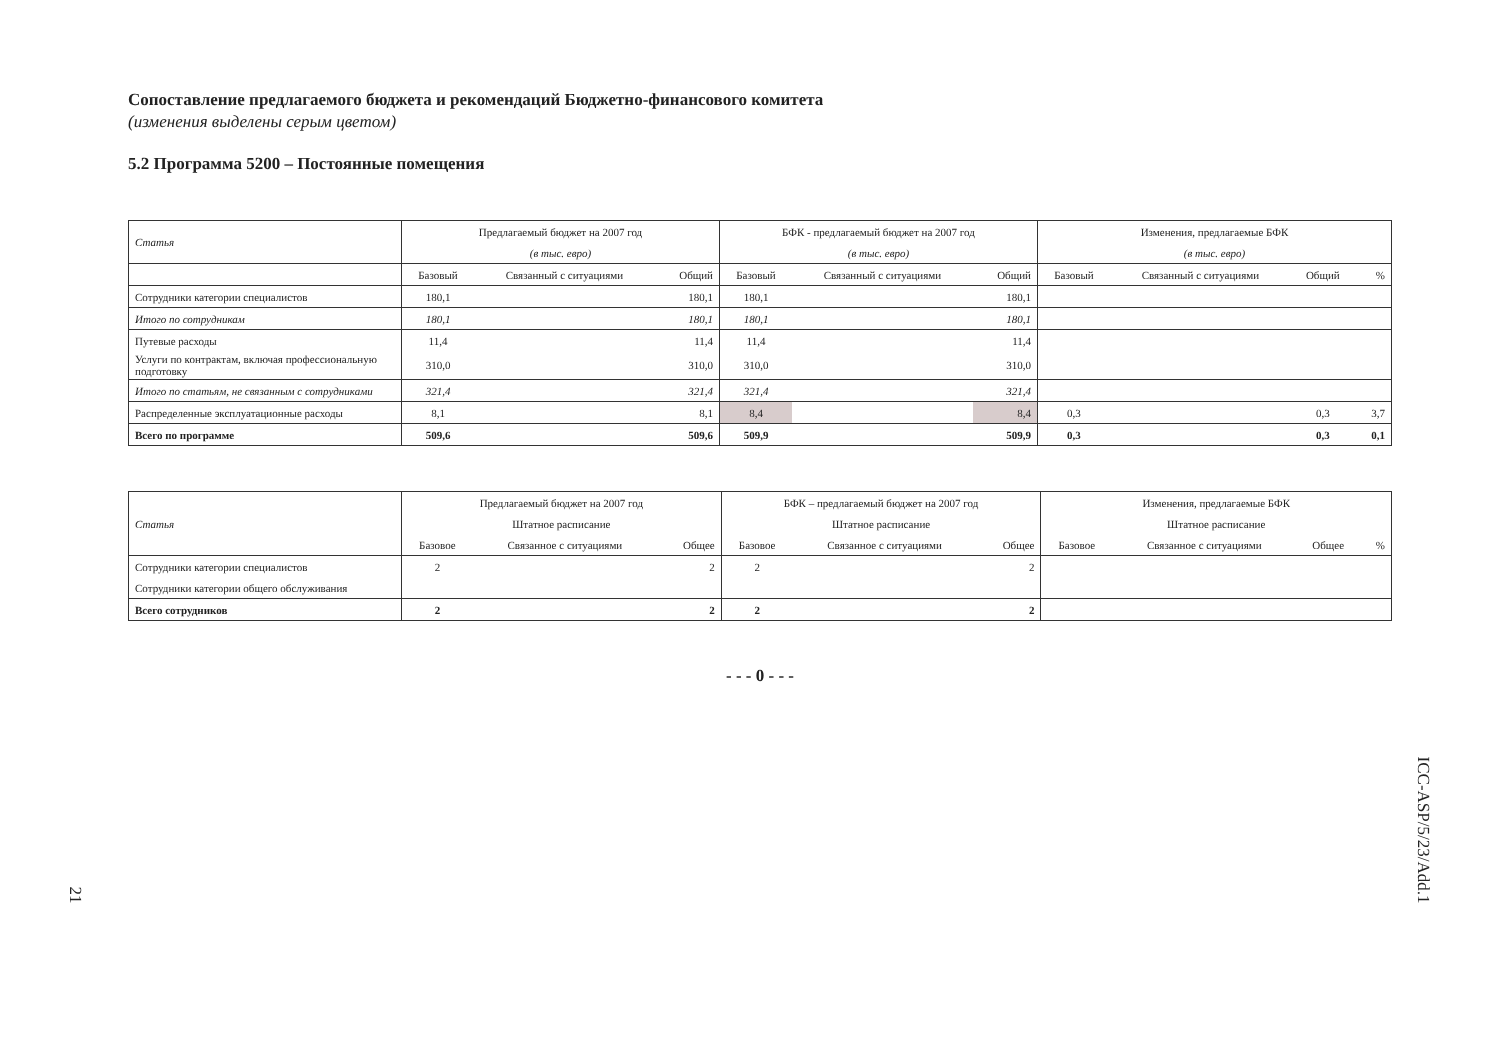Сопоставление предлагаемого бюджета и рекомендаций Бюджетно-финансового комитета
(изменения выделены серым цветом)
5.2 Программа 5200 – Постоянные помещения
| Статья | Предлагаемый бюджет на 2007 год | | | БФК - предлагаемый бюджет на 2007 год | | | Изменения, предлагаемые БФК | | | |
| --- | --- | --- | --- | --- | --- | --- | --- | --- | --- | --- |
| | (в тыс. евро) | | | (в тыс. евро) | | | (в тыс. евро) | | | |
| | Базовый | Связанный с ситуациями | Общий | Базовый | Связанный с ситуациями | Общий | Базовый | Связанный с ситуациями | Общий | % |
| Сотрудники категории специалистов | 180,1 | | 180,1 | 180,1 | | 180,1 | | | | |
| Итого по сотрудникам | 180,1 | | 180,1 | 180,1 | | 180,1 | | | | |
| Путевые расходы | 11,4 | | 11,4 | 11,4 | | 11,4 | | | | |
| Услуги по контрактам, включая профессиональную подготовку | 310,0 | | 310,0 | 310,0 | | 310,0 | | | | |
| Итого по статьям, не связанным с сотрудниками | 321,4 | | 321,4 | 321,4 | | 321,4 | | | | |
| Распределенные эксплуатационные расходы | 8,1 | | 8,1 | 8,4 | | 8,4 | 0,3 | | 0,3 | 3,7 |
| Всего по программе | 509,6 | | 509,6 | 509,9 | | 509,9 | 0,3 | | 0,3 | 0,1 |
| Статья | Предлагаемый бюджет на 2007 год | | | БФК – предлагаемый бюджет на 2007 год | | | Изменения, предлагаемые БФК | | | |
| --- | --- | --- | --- | --- | --- | --- | --- | --- | --- | --- |
| | Штатное расписание | | | Штатное расписание | | | Штатное расписание | | | |
| | Базовое | Связанное с ситуациями | Общее | Базовое | Связанное с ситуациями | Общее | Базовое | Связанное с ситуациями | Общее | % |
| Сотрудники категории специалистов | 2 | | 2 | 2 | | 2 | | | | |
| Сотрудники категории общего обслуживания | | | | | | | | | | |
| Всего сотрудников | 2 | | 2 | 2 | | 2 | | | | |
- - - 0 - - -
21
ICC-ASP/5/23/Add.1